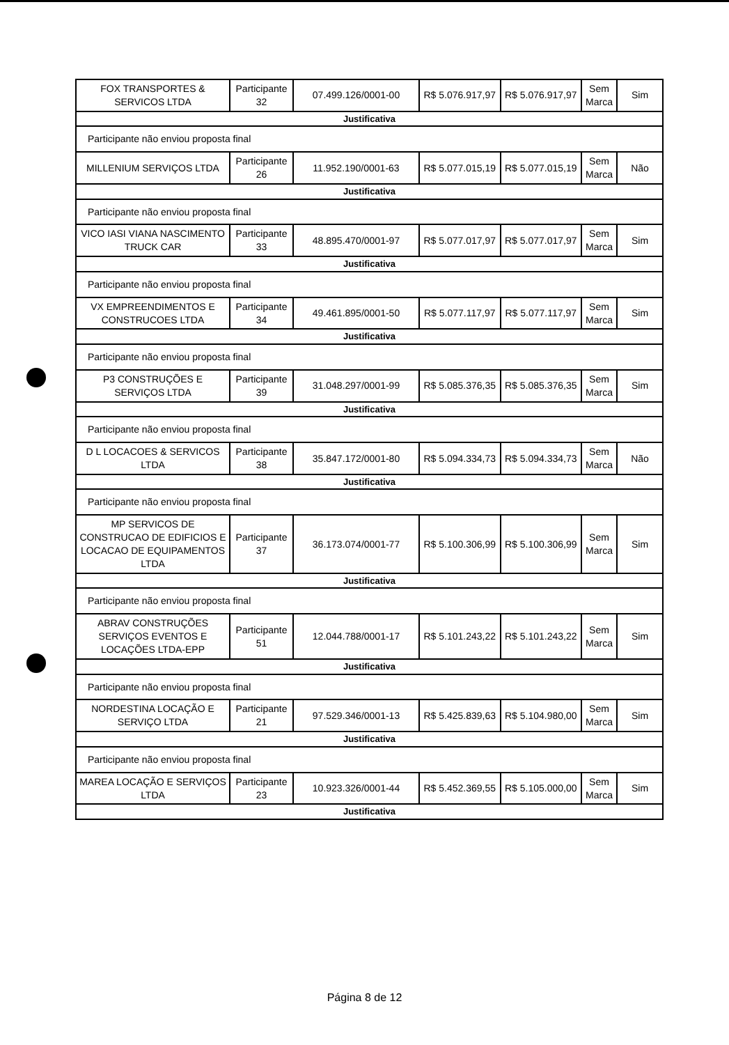| FOX TRANSPORTES & SERVICOS LTDA | Participante 32 | 07.499.126/0001-00 | R$ 5.076.917,97 | R$ 5.076.917,97 | Sem Marca | Sim |
| Justificativa | | | | | | |
| Participante não enviou proposta final | | | | | | |
| MILLENIUM SERVIÇOS LTDA | Participante 26 | 11.952.190/0001-63 | R$ 5.077.015,19 | R$ 5.077.015,19 | Sem Marca | Não |
| Justificativa | | | | | | |
| Participante não enviou proposta final | | | | | | |
| VICO IASI VIANA NASCIMENTO TRUCK CAR | Participante 33 | 48.895.470/0001-97 | R$ 5.077.017,97 | R$ 5.077.017,97 | Sem Marca | Sim |
| Justificativa | | | | | | |
| Participante não enviou proposta final | | | | | | |
| VX EMPREENDIMENTOS E CONSTRUCOES LTDA | Participante 34 | 49.461.895/0001-50 | R$ 5.077.117,97 | R$ 5.077.117,97 | Sem Marca | Sim |
| Justificativa | | | | | | |
| Participante não enviou proposta final | | | | | | |
| P3 CONSTRUÇÕES E SERVIÇOS LTDA | Participante 39 | 31.048.297/0001-99 | R$ 5.085.376,35 | R$ 5.085.376,35 | Sem Marca | Sim |
| Justificativa | | | | | | |
| Participante não enviou proposta final | | | | | | |
| D L LOCACOES & SERVICOS LTDA | Participante 38 | 35.847.172/0001-80 | R$ 5.094.334,73 | R$ 5.094.334,73 | Sem Marca | Não |
| Justificativa | | | | | | |
| Participante não enviou proposta final | | | | | | |
| MP SERVICOS DE CONSTRUCAO DE EDIFICIOS E LOCACAO DE EQUIPAMENTOS LTDA | Participante 37 | 36.173.074/0001-77 | R$ 5.100.306,99 | R$ 5.100.306,99 | Sem Marca | Sim |
| Justificativa | | | | | | |
| Participante não enviou proposta final | | | | | | |
| ABRAV CONSTRUÇÕES SERVIÇOS EVENTOS E LOCAÇÕES LTDA-EPP | Participante 51 | 12.044.788/0001-17 | R$ 5.101.243,22 | R$ 5.101.243,22 | Sem Marca | Sim |
| Justificativa | | | | | | |
| Participante não enviou proposta final | | | | | | |
| NORDESTINA LOCAÇÃO E SERVIÇO LTDA | Participante 21 | 97.529.346/0001-13 | R$ 5.425.839,63 | R$ 5.104.980,00 | Sem Marca | Sim |
| Justificativa | | | | | | |
| Participante não enviou proposta final | | | | | | |
| MAREA LOCAÇÃO E SERVIÇOS LTDA | Participante 23 | 10.923.326/0001-44 | R$ 5.452.369,55 | R$ 5.105.000,00 | Sem Marca | Sim |
| Justificativa | | | | | | |
Página 8 de 12